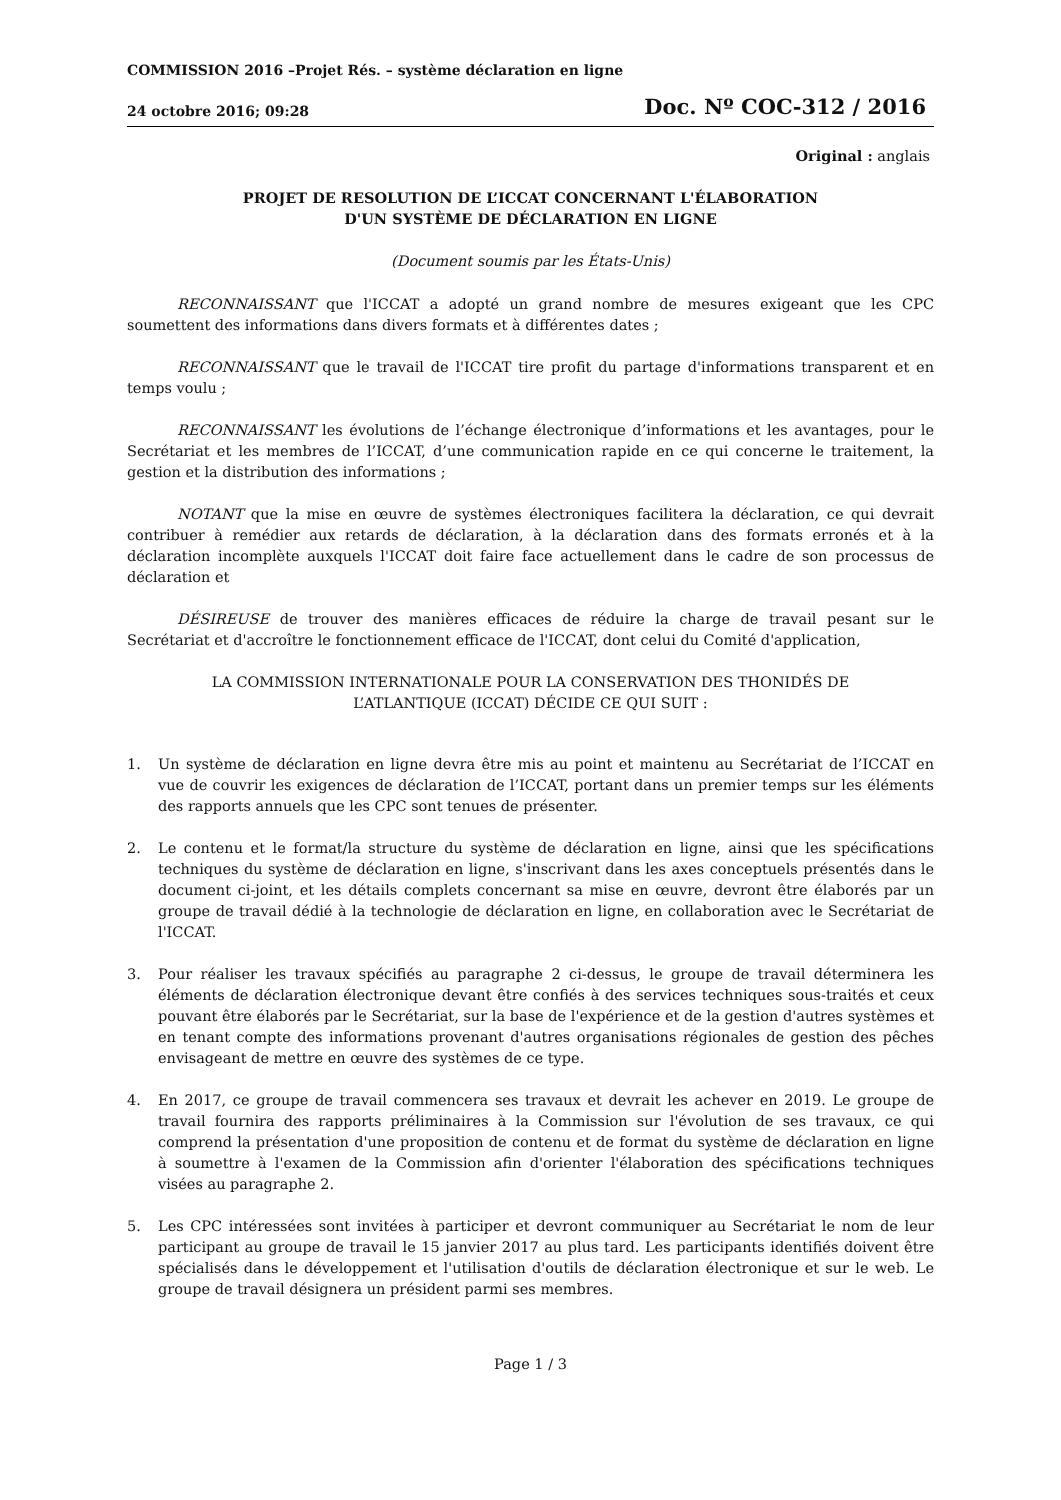COMMISSION 2016 –Projet Rés. – système déclaration en ligne
24 octobre 2016; 09:28
Doc. Nº COC-312 / 2016
Original : anglais
PROJET DE RESOLUTION DE L’ICCAT CONCERNANT L'ÉLABORATION
D'UN SYSTÈME DE DÉCLARATION EN LIGNE
(Document soumis par les États-Unis)
RECONNAISSANT que l'ICCAT a adopté un grand nombre de mesures exigeant que les CPC soumettent des informations dans divers formats et à différentes dates ;
RECONNAISSANT que le travail de l'ICCAT tire profit du partage d'informations transparent et en temps voulu ;
RECONNAISSANT les évolutions de l’échange électronique d’informations et les avantages, pour le Secrétariat et les membres de l’ICCAT, d’une communication rapide en ce qui concerne le traitement, la gestion et la distribution des informations ;
NOTANT que la mise en œuvre de systèmes électroniques facilitera la déclaration, ce qui devrait contribuer à remédier aux retards de déclaration, à la déclaration dans des formats erronés et à la déclaration incomplète auxquels l'ICCAT doit faire face actuellement dans le cadre de son processus de déclaration et
DÉSIREUSE de trouver des manières efficaces de réduire la charge de travail pesant sur le Secrétariat et d'accroître le fonctionnement efficace de l'ICCAT, dont celui du Comité d'application,
LA COMMISSION INTERNATIONALE POUR LA CONSERVATION DES THONIDÉS DE
L’ATLANTIQUE (ICCAT) DÉCIDE CE QUI SUIT :
1. Un système de déclaration en ligne devra être mis au point et maintenu au Secrétariat de l’ICCAT en vue de couvrir les exigences de déclaration de l’ICCAT, portant dans un premier temps sur les éléments des rapports annuels que les CPC sont tenues de présenter.
2. Le contenu et le format/la structure du système de déclaration en ligne, ainsi que les spécifications techniques du système de déclaration en ligne, s'inscrivant dans les axes conceptuels présentés dans le document ci-joint, et les détails complets concernant sa mise en œuvre, devront être élaborés par un groupe de travail dédié à la technologie de déclaration en ligne, en collaboration avec le Secrétariat de l'ICCAT.
3. Pour réaliser les travaux spécifiés au paragraphe 2 ci-dessus, le groupe de travail déterminera les éléments de déclaration électronique devant être confiés à des services techniques sous-traités et ceux pouvant être élaborés par le Secrétariat, sur la base de l'expérience et de la gestion d'autres systèmes et en tenant compte des informations provenant d'autres organisations régionales de gestion des pêches envisageant de mettre en œuvre des systèmes de ce type.
4. En 2017, ce groupe de travail commencera ses travaux et devrait les achever en 2019. Le groupe de travail fournira des rapports préliminaires à la Commission sur l'évolution de ses travaux, ce qui comprend la présentation d'une proposition de contenu et de format du système de déclaration en ligne à soumettre à l'examen de la Commission afin d'orienter l'élaboration des spécifications techniques visées au paragraphe 2.
5. Les CPC intéressées sont invitées à participer et devront communiquer au Secrétariat le nom de leur participant au groupe de travail le 15 janvier 2017 au plus tard. Les participants identifiés doivent être spécialisés dans le développement et l'utilisation d'outils de déclaration électronique et sur le web. Le groupe de travail désignera un président parmi ses membres.
Page 1 / 3